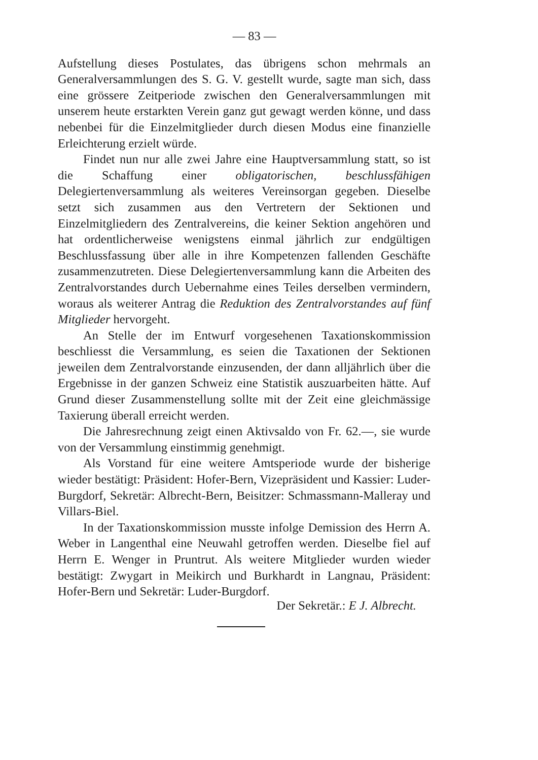— 83 —
Aufstellung dieses Postulates, das übrigens schon mehrmals an Generalversammlungen des S. G. V. gestellt wurde, sagte man sich, dass eine grössere Zeitperiode zwischen den Generalversammlungen mit unserem heute erstarkten Verein ganz gut gewagt werden könne, und dass nebenbei für die Einzelmitglieder durch diesen Modus eine finanzielle Erleichterung erzielt würde.
Findet nun nur alle zwei Jahre eine Hauptversammlung statt, so ist die Schaffung einer obligatorischen, beschlussfähigen Delegiertenversammlung als weiteres Vereinsorgan gegeben. Dieselbe setzt sich zusammen aus den Vertretern der Sektionen und Einzelmitgliedern des Zentralvereins, die keiner Sektion angehören und hat ordentlicherweise wenigstens einmal jährlich zur endgültigen Beschlussfassung über alle in ihre Kompetenzen fallenden Geschäfte zusammenzutreten. Diese Delegiertenversammlung kann die Arbeiten des Zentralvorstandes durch Uebernahme eines Teiles derselben vermindern, woraus als weiterer Antrag die Reduktion des Zentralvorstandes auf fünf Mitglieder hervorgeht.
An Stelle der im Entwurf vorgesehenen Taxationskommission beschliesst die Versammlung, es seien die Taxationen der Sektionen jeweilen dem Zentralvorstande einzusenden, der dann alljährlich über die Ergebnisse in der ganzen Schweiz eine Statistik auszuarbeiten hätte. Auf Grund dieser Zusammenstellung sollte mit der Zeit eine gleichmässige Taxierung überall erreicht werden.
Die Jahresrechnung zeigt einen Aktivsaldo von Fr. 62.—, sie wurde von der Versammlung einstimmig genehmigt.
Als Vorstand für eine weitere Amtsperiode wurde der bisherige wieder bestätigt: Präsident: Hofer-Bern, Vizepräsident und Kassier: Luder-Burgdorf, Sekretär: Albrecht-Bern, Beisitzer: Schmassmann-Malleray und Villars-Biel.
In der Taxationskommission musste infolge Demission des Herrn A. Weber in Langenthal eine Neuwahl getroffen werden. Dieselbe fiel auf Herrn E. Wenger in Pruntrut. Als weitere Mitglieder wurden wieder bestätigt: Zwygart in Meikirch und Burkhardt in Langnau, Präsident: Hofer-Bern und Sekretär: Luder-Burgdorf.
Der Sekretär.: E J. Albrecht.